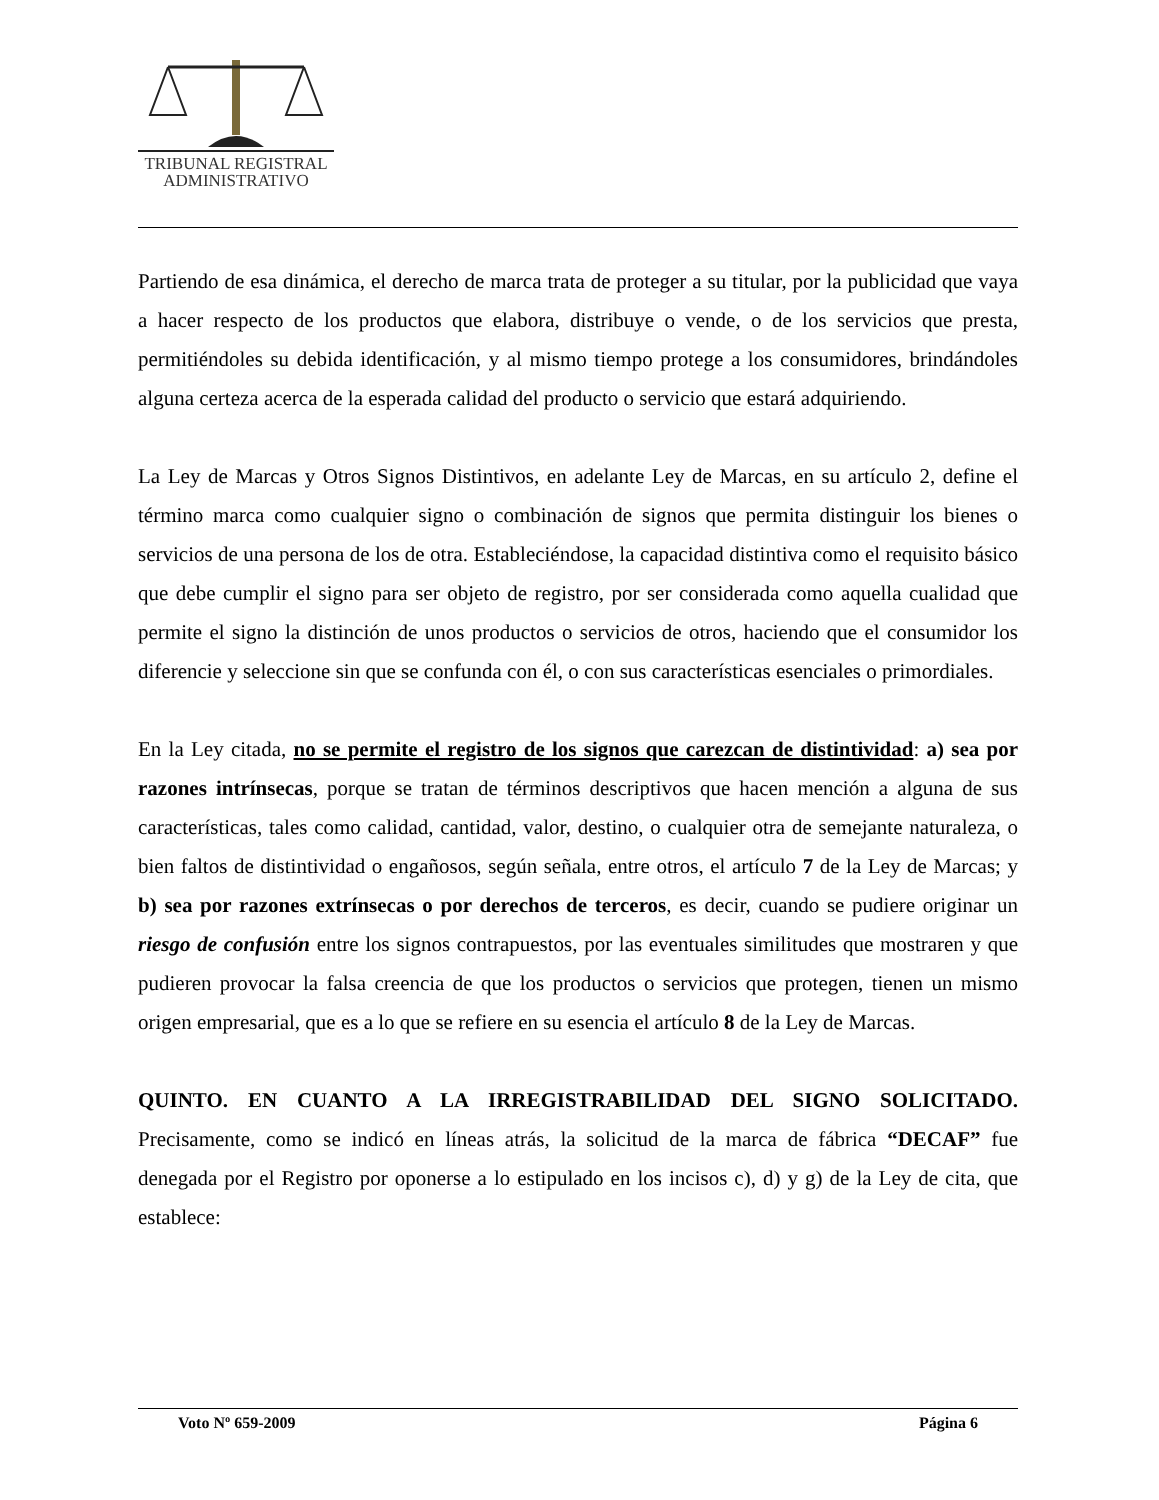TRIBUNAL REGISTRAL
ADMINISTRATIVO
Partiendo de esa dinámica, el derecho de marca trata de proteger a su titular, por la publicidad que vaya a hacer respecto de los productos que elabora, distribuye o vende, o de los servicios que presta, permitiéndoles su debida identificación, y al mismo tiempo protege a los consumidores, brindándoles alguna certeza acerca de la esperada calidad del producto o servicio que estará adquiriendo.
La Ley de Marcas y Otros Signos Distintivos, en adelante Ley de Marcas, en su artículo 2, define el término marca como cualquier signo o combinación de signos que permita distinguir los bienes o servicios de una persona de los de otra. Estableciéndose, la capacidad distintiva como el requisito básico que debe cumplir el signo para ser objeto de registro, por ser considerada como aquella cualidad que permite el signo la distinción de unos productos o servicios de otros, haciendo que el consumidor los diferencie y seleccione sin que se confunda con él, o con sus características esenciales o primordiales.
En la Ley citada, no se permite el registro de los signos que carezcan de distintividad: a) sea por razones intrínsecas, porque se tratan de términos descriptivos que hacen mención a alguna de sus características, tales como calidad, cantidad, valor, destino, o cualquier otra de semejante naturaleza, o bien faltos de distintividad o engañosos, según señala, entre otros, el artículo 7 de la Ley de Marcas; y b) sea por razones extrínsecas o por derechos de terceros, es decir, cuando se pudiere originar un riesgo de confusión entre los signos contrapuestos, por las eventuales similitudes que mostraren y que pudieren provocar la falsa creencia de que los productos o servicios que protegen, tienen un mismo origen empresarial, que es a lo que se refiere en su esencia el artículo 8 de la Ley de Marcas.
QUINTO. EN CUANTO A LA IRREGISTRABILIDAD DEL SIGNO SOLICITADO. Precisamente, como se indicó en líneas atrás, la solicitud de la marca de fábrica “DECAF” fue denegada por el Registro por oponerse a lo estipulado en los incisos c), d) y g) de la Ley de cita, que establece:
Voto Nº 659-2009 Página 6